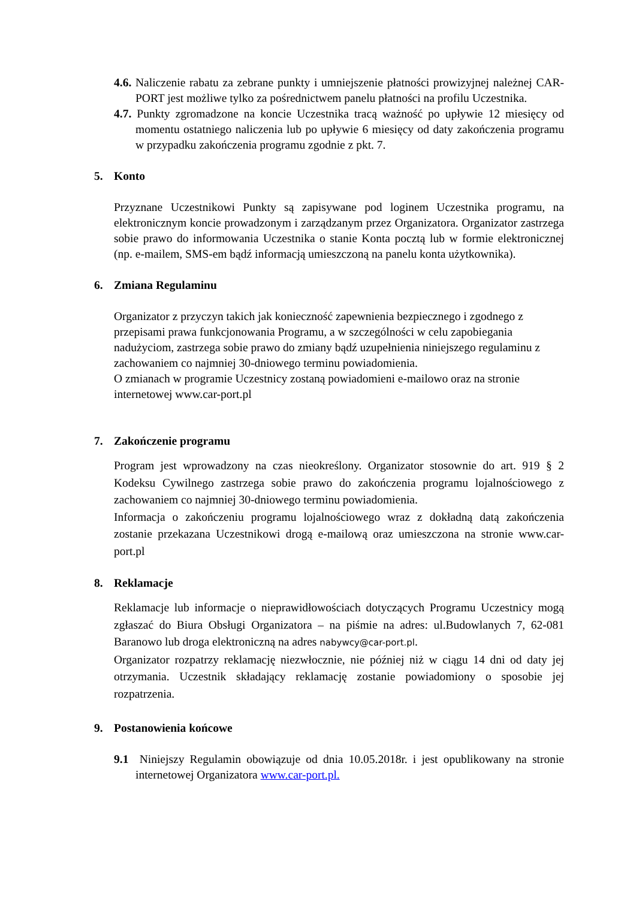4.6. Naliczenie rabatu za zebrane punkty i umniejszenie płatności prowizyjnej należnej CAR-PORT jest możliwe tylko za pośrednictwem panelu płatności na profilu Uczestnika.
4.7. Punkty zgromadzone na koncie Uczestnika tracą ważność po upływie 12 miesięcy od momentu ostatniego naliczenia lub po upływie 6 miesięcy od daty zakończenia programu w przypadku zakończenia programu zgodnie z pkt. 7.
5. Konto
Przyznane Uczestnikowi Punkty są zapisywane pod loginem Uczestnika programu, na elektronicznym koncie prowadzonym i zarządzanym przez Organizatora. Organizator zastrzega sobie prawo do informowania Uczestnika o stanie Konta pocztą lub w formie elektronicznej (np. e-mailem, SMS-em bądź informacją umieszczoną na panelu konta użytkownika).
6. Zmiana Regulaminu
Organizator z przyczyn takich jak konieczność zapewnienia bezpiecznego i zgodnego z przepisami prawa funkcjonowania Programu, a w szczególności w celu zapobiegania nadużyciom, zastrzega sobie prawo do zmiany bądź uzupełnienia niniejszego regulaminu z zachowaniem co najmniej 30-dniowego terminu powiadomienia.
O zmianach w programie Uczestnicy zostaną powiadomieni e-mailowo oraz na stronie internetowej www.car-port.pl
7. Zakończenie programu
Program jest wprowadzony na czas nieokreślony. Organizator stosownie do art. 919 § 2 Kodeksu Cywilnego zastrzega sobie prawo do zakończenia programu lojalnościowego z zachowaniem co najmniej 30-dniowego terminu powiadomienia.
Informacja o zakończeniu programu lojalnościowego wraz z dokładną datą zakończenia zostanie przekazana Uczestnikowi drogą e-mailową oraz umieszczona na stronie www.car-port.pl
8. Reklamacje
Reklamacje lub informacje o nieprawidłowościach dotyczących Programu Uczestnicy mogą zgłaszać do Biura Obsługi Organizatora – na piśmie na adres: ul.Budowlanych 7, 62-081 Baranowo lub droga elektroniczną na adres nabywcy@car-port.pl.
Organizator rozpatrzy reklamację niezwłocznie, nie później niż w ciągu 14 dni od daty jej otrzymania. Uczestnik składający reklamację zostanie powiadomiony o sposobie jej rozpatrzenia.
9. Postanowienia końcowe
9.1 Niniejszy Regulamin obowiązuje od dnia 10.05.2018r. i jest opublikowany na stronie internetowej Organizatora www.car-port.pl.